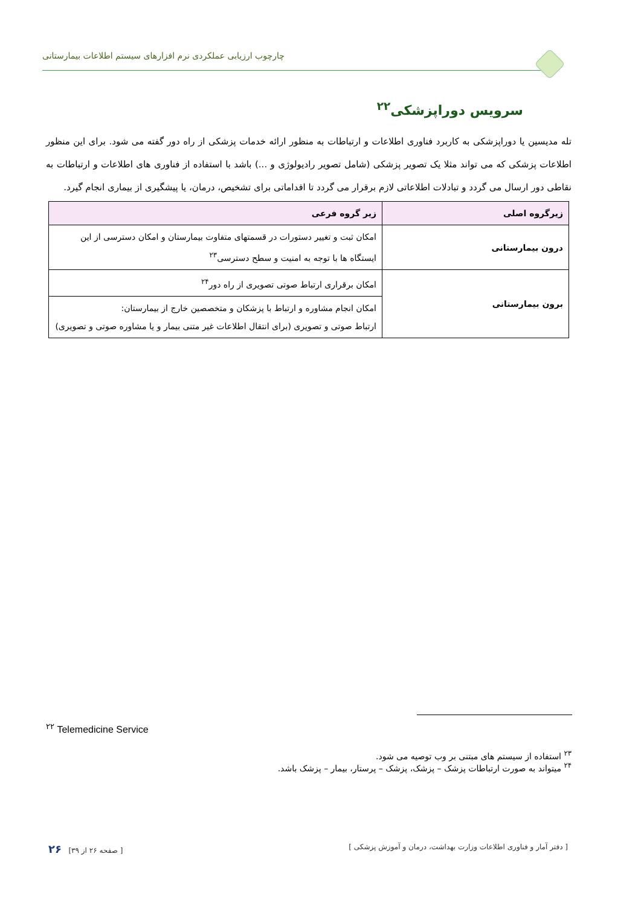چارچوب ارزیابی عملکردی نرم افزارهای سیستم اطلاعات بیمارستانی
سرویس دوراپزشکی<sup>۲۲</sup>
تله مدیسین یا دوراپزشکی به کاربرد فناوری اطلاعات و ارتباطات به منظور ارائه خدمات پزشکی از راه دور گفته می شود. برای این منظور اطلاعات پزشکی که می تواند مثلا یک تصویر پزشکی (شامل تصویر رادیولوژی و ...) باشد با استفاده از فناوری های اطلاعات و ارتباطات به نقاطی دور ارسال می گردد و تبادلات اطلاعاتی لازم برقرار می گردد تا اقداماتی برای تشخیص، درمان، یا پیشگیری از بیماری انجام گیرد.
| زیرگروه اصلی | زیر گروه فرعی |
| --- | --- |
| درون بیمارستانی | امکان ثبت و تغییر دستورات در قسمتهای متفاوت بیمارستان و امکان دسترسی از این ایستگاه ها با توجه به امنیت و سطح دسترسی<sup>۲۳</sup> |
| برون بیمارستانی | امکان برقراری ارتباط صوتی تصویری از راه دور<sup>۲۴</sup> |
| | امکان انجام مشاوره و ارتباط با پزشکان و متخصصین خارج از بیمارستان: ارتباط صوتی و تصویری (برای انتقال اطلاعات غیر متنی بیمار و یا مشاوره صوتی و تصویری) |
<sup>۲۲</sup> Telemedicine Service
<sup>۲۳</sup> استفاده از سیستم های مبتنی بر وب توصیه می شود.
<sup>۲۴</sup> میتواند به صورت ارتباطات پزشک – پزشک، پزشک – پرستار، بیمار – پزشک باشد.
[ دفتر آمار و فناوری اطلاعات وزارت بهداشت، درمان و آموزش پزشکی ] [ صفحه ۲۶ از ۳۹] ۲۶